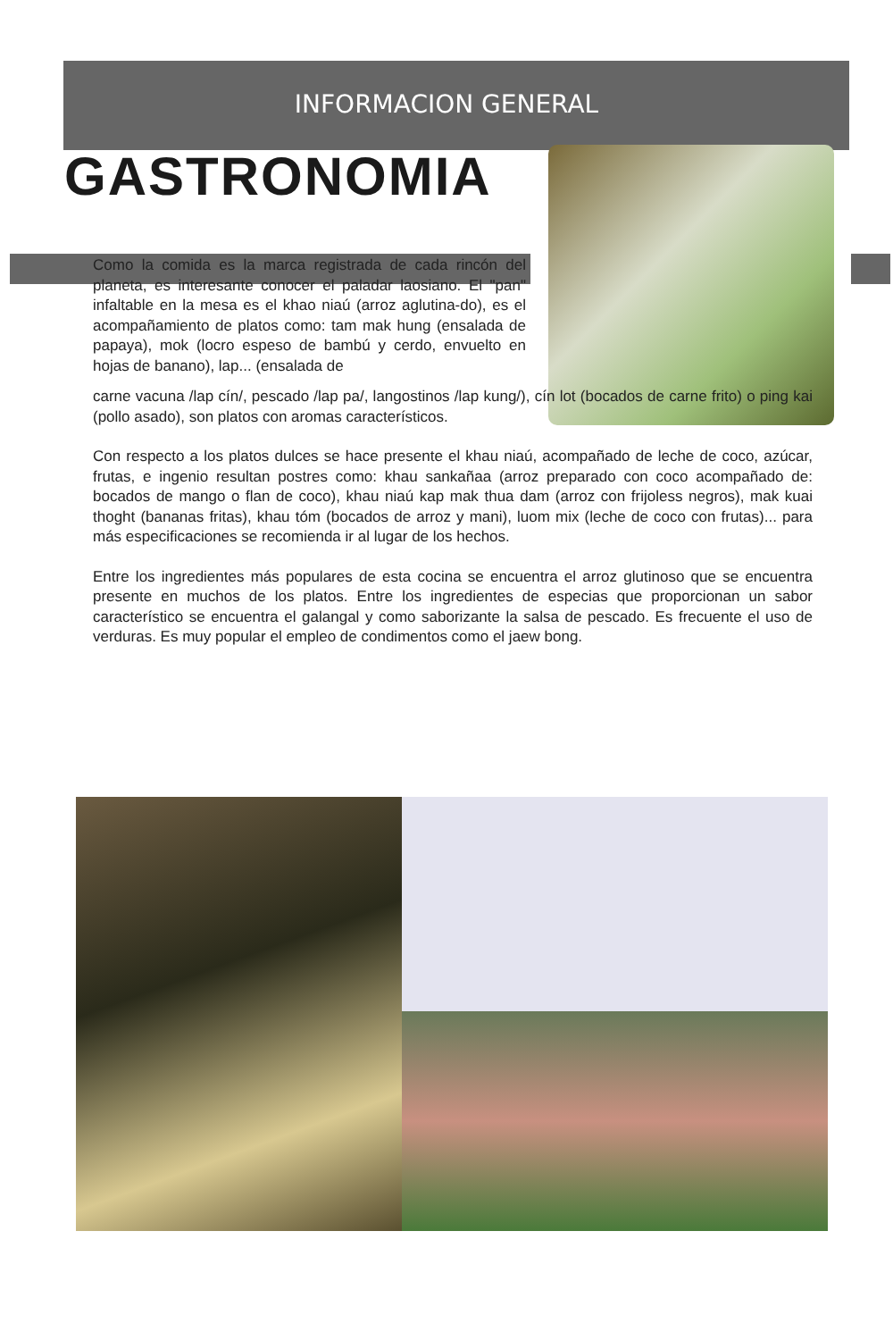INFORMACION GENERAL
GASTRONOMIA
Como la comida es la marca registrada de cada rincón del planeta, es interesante conocer el paladar laosiano. El "pan" infaltable en la mesa es el khao niaú (arroz aglutina-do), es el acompañamiento de platos como: tam mak hung (ensalada de papaya), mok (locro espeso de bambú y cerdo, envuelto en hojas de banano), lap... (ensalada de
carne vacuna /lap cín/, pescado /lap pa/, langostinos /lap kung/), cín lot (bocados de carne frito) o ping kai (pollo asado), son platos con aromas característicos.
Con respecto a los platos dulces se hace presente el khau niaú, acompañado de leche de coco, azúcar, frutas, e ingenio resultan postres como: khau sankañaa (arroz preparado con coco acompañado de: bocados de mango o flan de coco), khau niaú kap mak thua dam (arroz con frijoless negros), mak kuai thoght (bananas fritas), khau tóm (bocados de arroz y mani), luom mix (leche de coco con frutas)... para más especificaciones se recomienda ir al lugar de los hechos.
Entre los ingredientes más populares de esta cocina se encuentra el arroz glutinoso que se encuentra presente en muchos de los platos. Entre los ingredientes de especias que proporcionan un sabor característico se encuentra el galangal y como saborizante la salsa de pescado. Es frecuente el uso de verduras. Es muy popular el empleo de condimentos como el jaew bong.